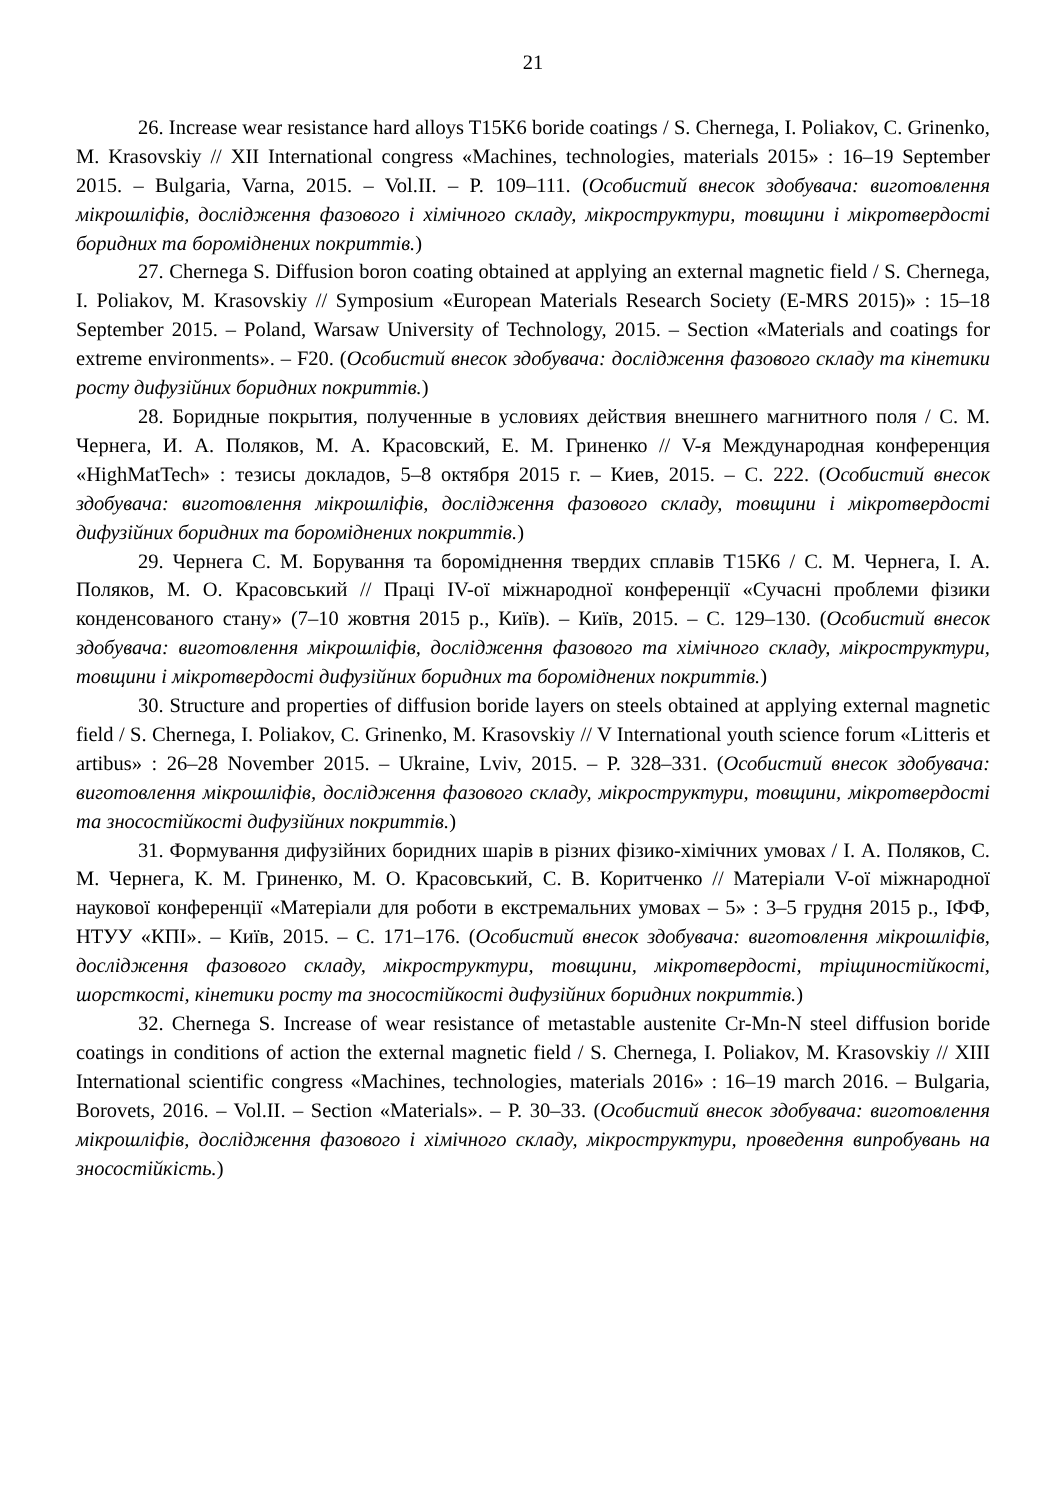21
26. Increase wear resistance hard alloys T15K6 boride coatings / S. Chernega, I. Poliakov, C. Grinenko, M. Krasovskiy // XII International congress «Machines, technologies, materials 2015» : 16–19 September 2015. – Bulgaria, Varna, 2015. – Vol.II. – P. 109–111. (Особистий внесок здобувача: виготовлення мікрошліфів, дослідження фазового і хімічного складу, мікроструктури, товщини і мікротвердості боридних та бороміднених покриттів.)
27. Chernega S. Diffusion boron coating obtained at applying an external magnetic field / S. Chernega, I. Poliakov, M. Krasovskiy // Symposium «European Materials Research Society (E-MRS 2015)» : 15–18 September 2015. – Poland, Warsaw University of Technology, 2015. – Section «Materials and coatings for extreme environments». – F20. (Особистий внесок здобувача: дослідження фазового складу та кінетики росту дифузійних боридних покриттів.)
28. Боридные покрытия, полученные в условиях действия внешнего магнитного поля / С. М. Чернега, И. А. Поляков, М. А. Красовский, Е. М. Гриненко // V-я Международная конференция «HighMatTech» : тезисы докладов, 5–8 октября 2015 г. – Киев, 2015. – С. 222. (Особистий внесок здобувача: виготовлення мікрошліфів, дослідження фазового складу, товщини і мікротвердості дифузійних боридних та бороміднених покриттів.)
29. Чернега С. М. Борування та бороміднення твердих сплавів Т15К6 / С. М. Чернега, І. А. Поляков, М. О. Красовський // Праці IV-ої міжнародної конференції «Сучасні проблеми фізики конденсованого стану» (7–10 жовтня 2015 р., Київ). – Київ, 2015. – С. 129–130. (Особистий внесок здобувача: виготовлення мікрошліфів, дослідження фазового та хімічного складу, мікроструктури, товщини і мікротвердості дифузійних боридних та бороміднених покриттів.)
30. Structure and properties of diffusion boride layers on steels obtained at applying external magnetic field / S. Chernega, I. Poliakov, C. Grinenko, M. Krasovskiy // V International youth science forum «Litteris et artibus» : 26–28 November 2015. – Ukraine, Lviv, 2015. – P. 328–331. (Особистий внесок здобувача: виготовлення мікрошліфів, дослідження фазового складу, мікроструктури, товщини, мікротвердості та зносостійкості дифузійних покриттів.)
31. Формування дифузійних боридних шарів в різних фізико-хімічних умовах / І. А. Поляков, С. М. Чернега, К. М. Гриненко, М. О. Красовський, С. В. Коритченко // Матеріали V-ої міжнародної наукової конференції «Матеріали для роботи в екстремальних умовах – 5» : 3–5 грудня 2015 р., ІФФ, НТУУ «КПІ». – Київ, 2015. – С. 171–176. (Особистий внесок здобувача: виготовлення мікрошліфів, дослідження фазового складу, мікроструктури, товщини, мікротвердості, тріщиностійкості, шорсткості, кінетики росту та зносостійкості дифузійних боридних покриттів.)
32. Chernega S. Increase of wear resistance of metastable austenite Cr-Mn-N steel diffusion boride coatings in conditions of action the external magnetic field / S. Chernega, I. Poliakov, M. Krasovskiy // XIII International scientific congress «Machines, technologies, materials 2016» : 16–19 march 2016. – Bulgaria, Borovets, 2016. – Vol.II. – Section «Materials». – P. 30–33. (Особистий внесок здобувача: виготовлення мікрошліфів, дослідження фазового і хімічного складу, мікроструктури, проведення випробувань на зносостійкість.)